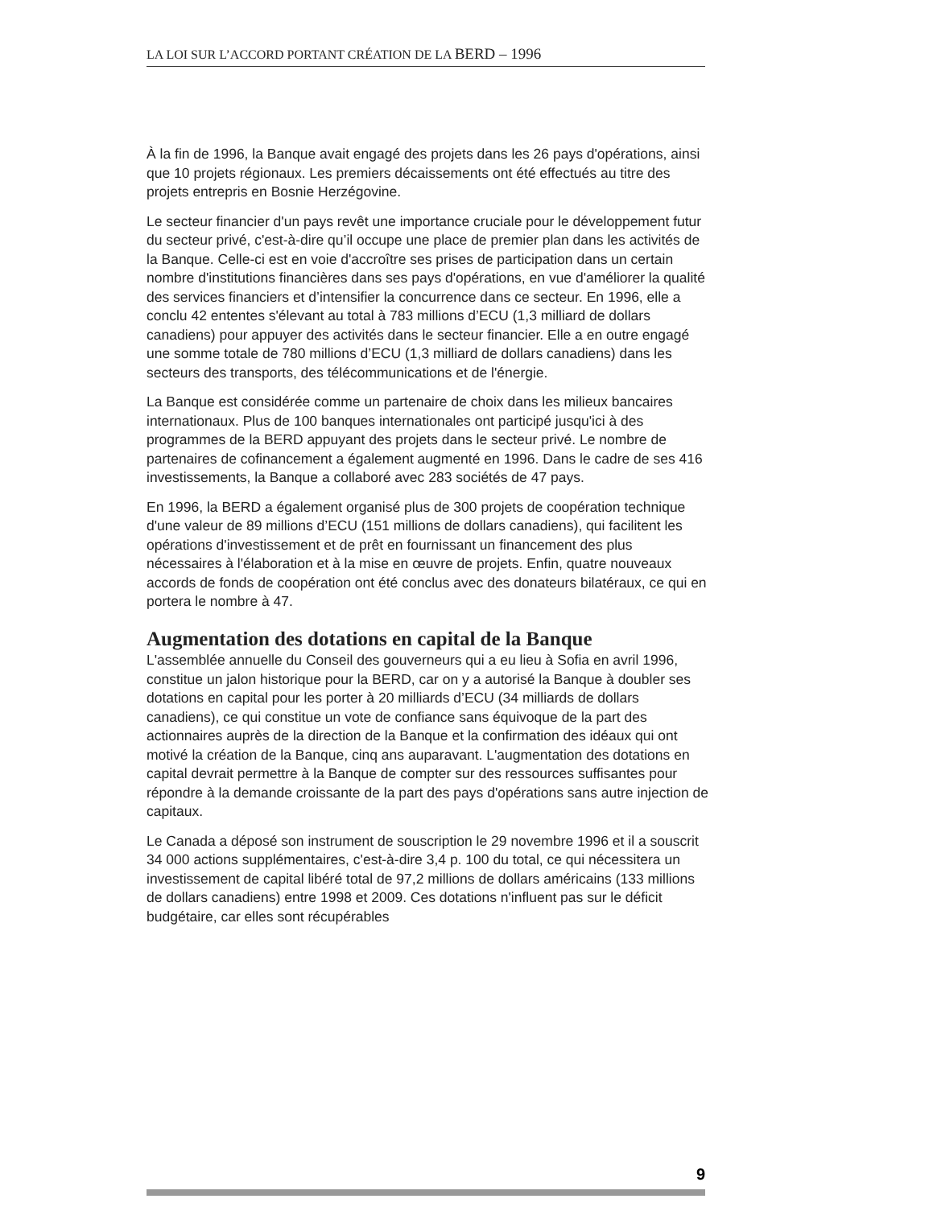LA LOI SUR L’ACCORD PORTANT CRÉATION DE LA BERD – 1996
À la fin de 1996, la Banque avait engagé des projets dans les 26 pays d'opérations, ainsi que 10 projets régionaux. Les premiers décaissements ont été effectués au titre des projets entrepris en Bosnie Herzégovine.
Le secteur financier d'un pays revêt une importance cruciale pour le développement futur du secteur privé, c'est-à-dire qu’il occupe une place de premier plan dans les activités de la Banque. Celle-ci est en voie d'accroître ses prises de participation dans un certain nombre d'institutions financières dans ses pays d'opérations, en vue d'améliorer la qualité des services financiers et d’intensifier la concurrence dans ce secteur. En 1996, elle a conclu 42 ententes s'élevant au total à 783 millions d’ECU (1,3 milliard de dollars canadiens) pour appuyer des activités dans le secteur financier. Elle a en outre engagé une somme totale de 780 millions d’ECU (1,3 milliard de dollars canadiens) dans les secteurs des transports, des télécommunications et de l'énergie.
La Banque est considérée comme un partenaire de choix dans les milieux bancaires internationaux. Plus de 100 banques internationales ont participé jusqu'ici à des programmes de la BERD appuyant des projets dans le secteur privé. Le nombre de partenaires de cofinancement a également augmenté en 1996. Dans le cadre de ses 416 investissements, la Banque a collaboré avec 283 sociétés de 47 pays.
En 1996, la BERD a également organisé plus de 300 projets de coopération technique d'une valeur de 89 millions d’ECU (151 millions de dollars canadiens), qui facilitent les opérations d'investissement et de prêt en fournissant un financement des plus nécessaires à l'élaboration et à la mise en œuvre de projets. Enfin, quatre nouveaux accords de fonds de coopération ont été conclus avec des donateurs bilatéraux, ce qui en portera le nombre à 47.
Augmentation des dotations en capital de la Banque
L'assemblée annuelle du Conseil des gouverneurs qui a eu lieu à Sofia en avril 1996, constitue un jalon historique pour la BERD, car on y a autorisé la Banque à doubler ses dotations en capital pour les porter à 20 milliards d’ECU (34 milliards de dollars canadiens), ce qui constitue un vote de confiance sans équivoque de la part des actionnaires auprès de la direction de la Banque et la confirmation des idéaux qui ont motivé la création de la Banque, cinq ans auparavant. L'augmentation des dotations en capital devrait permettre à la Banque de compter sur des ressources suffisantes pour répondre à la demande croissante de la part des pays d'opérations sans autre injection de capitaux.
Le Canada a déposé son instrument de souscription le 29 novembre 1996 et il a souscrit 34 000 actions supplémentaires, c'est-à-dire 3,4 p. 100 du total, ce qui nécessitera un investissement de capital libéré total de 97,2 millions de dollars américains (133 millions de dollars canadiens) entre 1998 et 2009. Ces dotations n'influent pas sur le déficit budgétaire, car elles sont récupérables
9